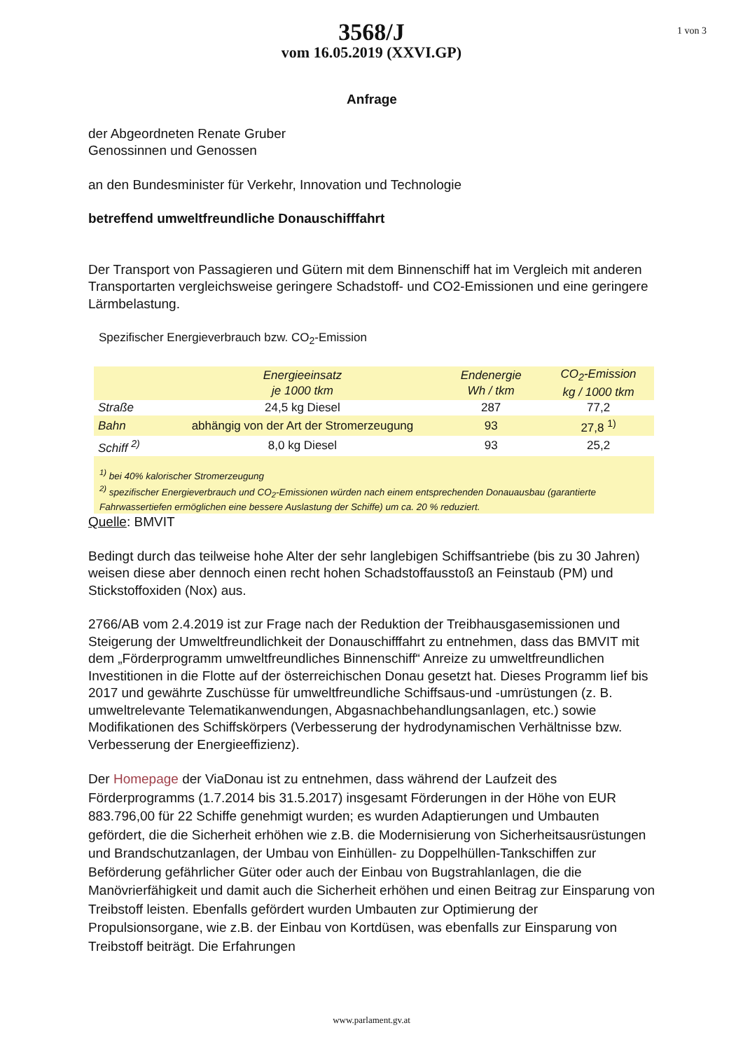1 von 3
3568/J
vom 16.05.2019 (XXVI.GP)
Anfrage
der Abgeordneten Renate Gruber
Genossinnen und Genossen
an den Bundesminister für Verkehr, Innovation und Technologie
betreffend umweltfreundliche Donauschifffahrt
Der Transport von Passagieren und Gütern mit dem Binnenschiff hat im Vergleich mit anderen Transportarten vergleichsweise geringere Schadstoff- und CO2-Emissionen und eine geringere Lärmbelastung.
Spezifischer Energieverbrauch bzw. CO<sub>2</sub>-Emission
| | Energieeinsatz je 1000 tkm | Endenergie Wh / tkm | CO<sub>2</sub>-Emission kg / 1000 tkm |
| --- | --- | --- | --- |
| Straße | 24,5 kg Diesel | 287 | 77,2 |
| Bahn | abhängig von der Art der Stromerzeugung | 93 | 27,8 <sup>1)</sup> |
| Schiff <sup>2)</sup> | 8,0 kg Diesel | 93 | 25,2 |
| <sup>1)</sup> bei 40% kalorischer Stromerzeugung <sup>2)</sup> spezifischer Energieverbrauch und CO<sub>2</sub>-Emissionen würden nach einem entsprechenden Donauausbau (garantierte Fahrwassertiefen ermöglichen eine bessere Auslastung der Schiffe) um ca. 20 % reduziert. | | | |
Quelle: BMVIT
Bedingt durch das teilweise hohe Alter der sehr langlebigen Schiffsantriebe (bis zu 30 Jahren) weisen diese aber dennoch einen recht hohen Schadstoffausstoß an Feinstaub (PM) und Stickstoffoxiden (Nox) aus.
2766/AB vom 2.4.2019 ist zur Frage nach der Reduktion der Treibhausgasemissionen und Steigerung der Umweltfreundlichkeit der Donauschifffahrt zu entnehmen, dass das BMVIT mit dem „Förderprogramm umweltfreundliches Binnenschiff“ Anreize zu umweltfreundlichen Investitionen in die Flotte auf der österreichischen Donau gesetzt hat. Dieses Programm lief bis 2017 und gewährte Zuschüsse für umweltfreundliche Schiffsaus-und -umrüstungen (z. B. umweltrelevante Telematikanwendungen, Abgasnachbehandlungsanlagen, etc.) sowie Modifikationen des Schiffskörpers (Verbesserung der hydrodynamischen Verhältnisse bzw. Verbesserung der Energieeffizienz).
Der Homepage der ViaDonau ist zu entnehmen, dass während der Laufzeit des Förderprogramms (1.7.2014 bis 31.5.2017) insgesamt Förderungen in der Höhe von EUR 883.796,00 für 22 Schiffe genehmigt wurden; es wurden Adaptierungen und Umbauten gefördert, die die Sicherheit erhöhen wie z.B. die Modernisierung von Sicherheitsausrüstungen und Brandschutzanlagen, der Umbau von Einhüllen- zu Doppelhüllen-Tankschiffen zur Beförderung gefährlicher Güter oder auch der Einbau von Bugstrahlanlagen, die die Manövrierfähigkeit und damit auch die Sicherheit erhöhen und einen Beitrag zur Einsparung von Treibstoff leisten. Ebenfalls gefördert wurden Umbauten zur Optimierung der Propulsionsorgane, wie z.B. der Einbau von Kortdüsen, was ebenfalls zur Einsparung von Treibstoff beiträgt. Die Erfahrungen
www.parlament.gv.at